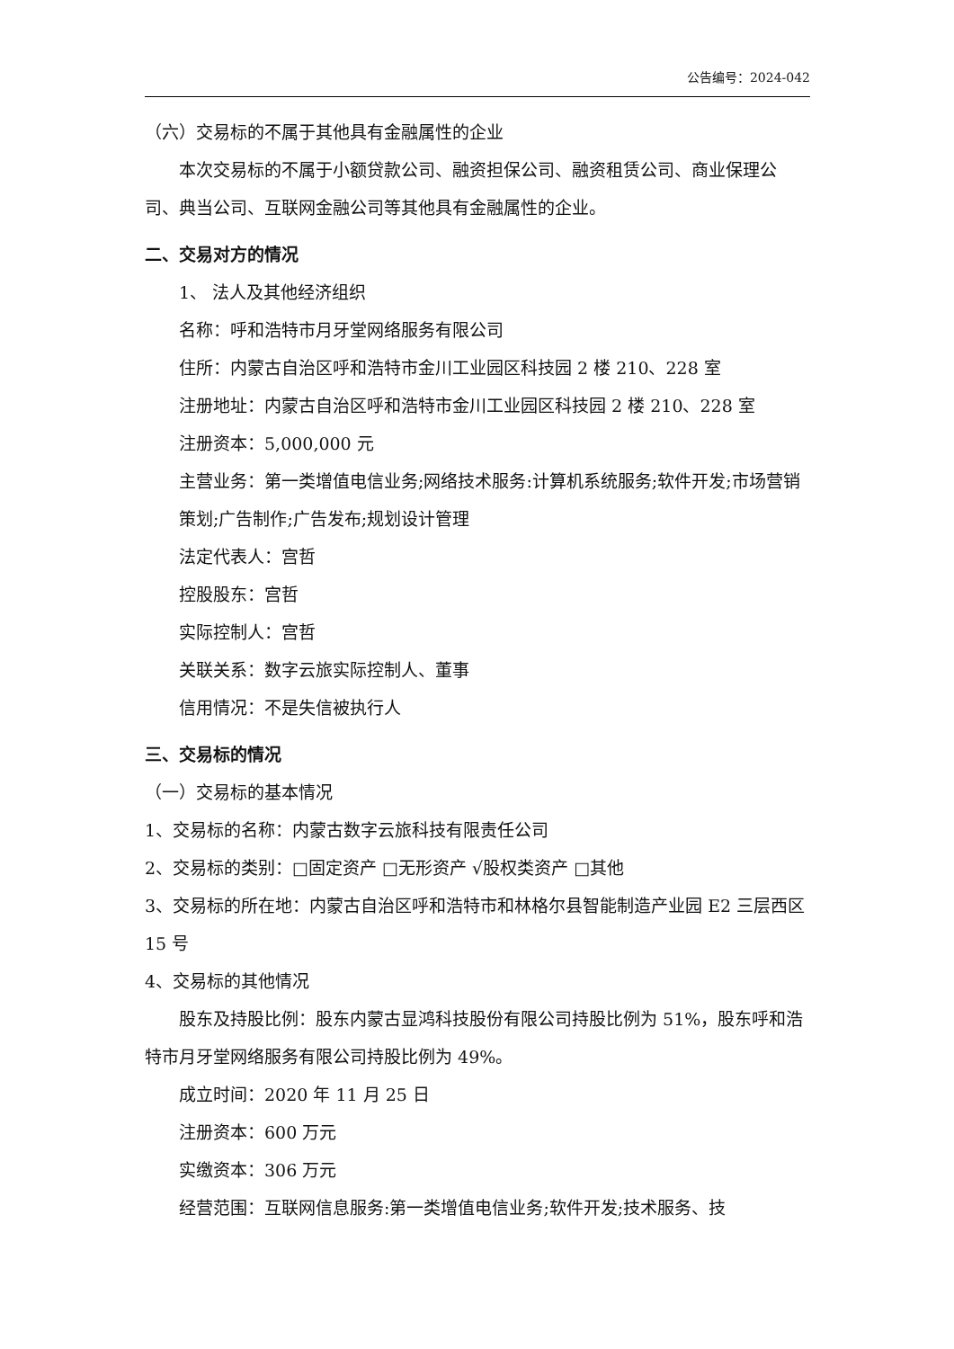公告编号：2024-042
（六）交易标的不属于其他具有金融属性的企业
本次交易标的不属于小额贷款公司、融资担保公司、融资租赁公司、商业保理公司、典当公司、互联网金融公司等其他具有金融属性的企业。
二、交易对方的情况
1、 法人及其他经济组织
名称：呼和浩特市月牙堂网络服务有限公司
住所：内蒙古自治区呼和浩特市金川工业园区科技园 2 楼 210、228 室
注册地址：内蒙古自治区呼和浩特市金川工业园区科技园 2 楼 210、228 室
注册资本：5,000,000 元
主营业务：第一类增值电信业务;网络技术服务:计算机系统服务;软件开发;市场营销策划;广告制作;广告发布;规划设计管理
法定代表人：宫哲
控股股东：宫哲
实际控制人：宫哲
关联关系：数字云旅实际控制人、董事
信用情况：不是失信被执行人
三、交易标的情况
（一）交易标的基本情况
1、交易标的名称：内蒙古数字云旅科技有限责任公司
2、交易标的类别：□固定资产 □无形资产 √股权类资产 □其他
3、交易标的所在地：内蒙古自治区呼和浩特市和林格尔县智能制造产业园 E2 三层西区 15 号
4、交易标的其他情况
股东及持股比例：股东内蒙古显鸿科技股份有限公司持股比例为 51%，股东呼和浩特市月牙堂网络服务有限公司持股比例为 49%。
成立时间：2020 年 11 月 25 日
注册资本：600 万元
实缴资本：306 万元
经营范围：互联网信息服务:第一类增值电信业务;软件开发;技术服务、技